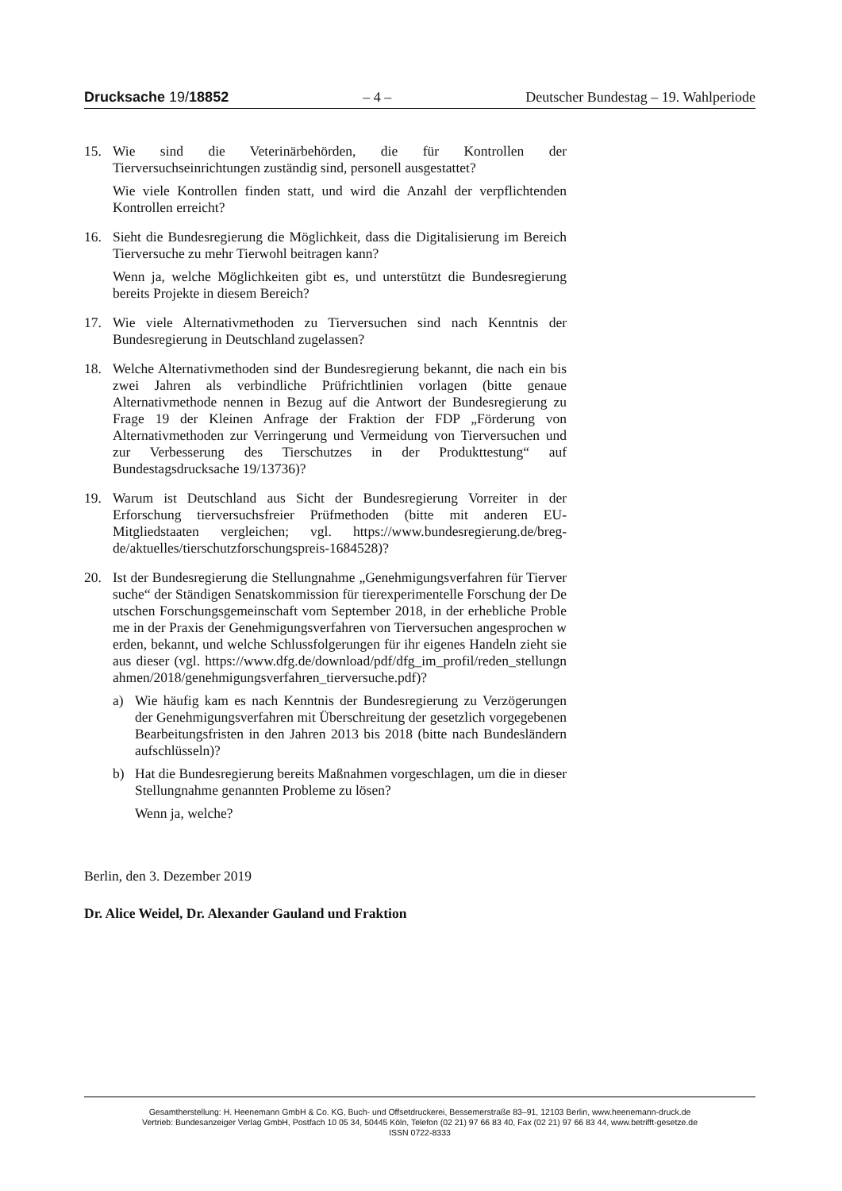Drucksache 19/18852 – 4 – Deutscher Bundestag – 19. Wahlperiode
15. Wie sind die Veterinärbehörden, die für Kontrollen der Tierversuchseinrichtungen zuständig sind, personell ausgestattet?
Wie viele Kontrollen finden statt, und wird die Anzahl der verpflichtenden Kontrollen erreicht?
16. Sieht die Bundesregierung die Möglichkeit, dass die Digitalisierung im Bereich Tierversuche zu mehr Tierwohl beitragen kann?
Wenn ja, welche Möglichkeiten gibt es, und unterstützt die Bundesregierung bereits Projekte in diesem Bereich?
17. Wie viele Alternativmethoden zu Tierversuchen sind nach Kenntnis der Bundesregierung in Deutschland zugelassen?
18. Welche Alternativmethoden sind der Bundesregierung bekannt, die nach ein bis zwei Jahren als verbindliche Prüfrichtlinien vorlagen (bitte genaue Alternativmethode nennen in Bezug auf die Antwort der Bundesregierung zu Frage 19 der Kleinen Anfrage der Fraktion der FDP „Förderung von Alternativmethoden zur Verringerung und Vermeidung von Tierversuchen und zur Verbesserung des Tierschutzes in der Produkttestung“ auf Bundestagsdrucksache 19/13736)?
19. Warum ist Deutschland aus Sicht der Bundesregierung Vorreiter in der Erforschung tierversuchsfreier Prüfmethoden (bitte mit anderen EU-Mitgliedstaaten vergleichen; vgl. https://www.bundesregierung.de/breg-de/aktuelles/tierschutzforschungspreis-1684528)?
20. Ist der Bundesregierung die Stellungnahme „Genehmigungsverfahren für Tierversuche“ der Ständigen Senatskommission für tierexperimentelle Forschung der Deutschen Forschungsgemeinschaft vom September 2018, in der erhebliche Probleme in der Praxis der Genehmigungsverfahren von Tierversuchen angesprochen werden, bekannt, und welche Schlussfolgerungen für ihr eigenes Handeln zieht sie aus dieser (vgl. https://www.dfg.de/download/pdf/dfg_im_profil/reden_stellungnahmen/2018/genehmigungsverfahren_tierversuche.pdf)?
a) Wie häufig kam es nach Kenntnis der Bundesregierung zu Verzögerungen der Genehmigungsverfahren mit Überschreitung der gesetzlich vorgegebenen Bearbeitungsfristen in den Jahren 2013 bis 2018 (bitte nach Bundesländern aufschlüsseln)?
b) Hat die Bundesregierung bereits Maßnahmen vorgeschlagen, um die in dieser Stellungnahme genannten Probleme zu lösen?
Wenn ja, welche?
Berlin, den 3. Dezember 2019
Dr. Alice Weidel, Dr. Alexander Gauland und Fraktion
Gesamtherstellung: H. Heenemann GmbH & Co. KG, Buch- und Offsetdruckerei, Bessemerstraße 83–91, 12103 Berlin, www.heenemann-druck.de
Vertrieb: Bundesanzeiger Verlag GmbH, Postfach 10 05 34, 50445 Köln, Telefon (02 21) 97 66 83 40, Fax (02 21) 97 66 83 44, www.betrifft-gesetze.de
ISSN 0722-8333